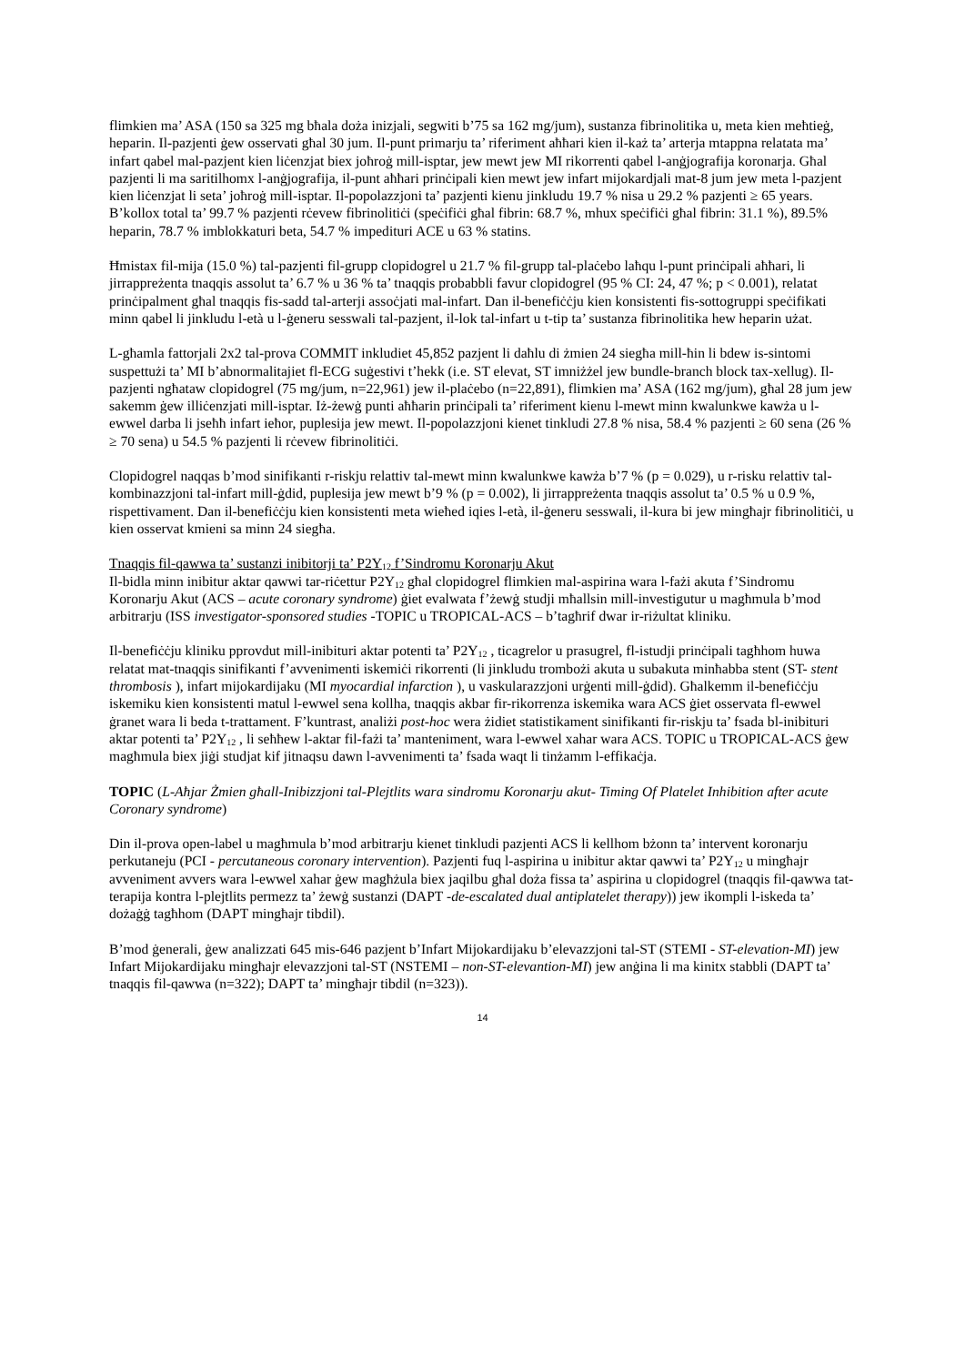flimkien ma’ ASA (150 sa 325 mg bħala doża inizjali, segwiti b’75 sa 162 mg/jum), sustanza fibrinolitika u, meta kien meħtieġ, heparin. Il-pazjenti ġew osservati għal 30 jum. Il-punt primarju ta’ riferiment aħħari kien il-każ ta’ arterja mtappna relatata ma’ infart qabel mal-pazjent kien liċenzjat biex joħroġ mill-isptar, jew mewt jew MI rikorrenti qabel l-anġjografija koronarja. Għal pazjenti li ma saritilhomx l-anġjografija, il-punt aħħari prinċipali kien mewt jew infart mijokardjali mat-8 jum jew meta l-pazjent kien liċenzjat li seta’ joħroġ mill-isptar. Il-popolazzjoni ta’ pazjenti kienu jinkludu 19.7 % nisa u 29.2 % pazjenti ≥ 65 years. B’kollox total ta’ 99.7 % pazjenti rċevew fibrinolitiċi (speċifiċi għal fibrin: 68.7 %, mhux speċifiċi għal fibrin: 31.1 %), 89.5% heparin, 78.7 % imblokkaturi beta, 54.7 % impedituri ACE u 63 % statins.
Ħmistax fil-mija (15.0 %) tal-pazjenti fil-grupp clopidogrel u 21.7 % fil-grupp tal-plaċebo laħqu l-punt prinċipali aħħari, li jirrappreżenta tnaqqis assolut ta’ 6.7 % u 36 % ta’ tnaqqis probabbli favur clopidogrel (95 % CI: 24, 47 %; p < 0.001), relatat prinċipalment għal tnaqqis fis-sadd tal-arterji assoċjati mal-infart. Dan il-benefiċċju kien konsistenti fis-sottogruppi speċifikati minn qabel li jinkludu l-età u l-ġeneru sesswali tal-pazjent, il-lok tal-infart u t-tip ta’ sustanza fibrinolitika hew heparin użat.
L-għamla fattorjali 2x2 tal-prova COMMIT inkludiet 45,852 pazjent li daħlu di żmien 24 siegħa mill-ħin li bdew is-sintomi suspettużi ta’ MI b’abnormalitajiet fl-ECG suġestivi t’hekk (i.e. ST elevat, ST imniżżel jew bundle-branch block tax-xellug). Il-pazjenti ngħataw clopidogrel (75 mg/jum, n=22,961) jew il-plaċebo (n=22,891), flimkien ma’ ASA (162 mg/jum), għal 28 jum jew sakemm ġew illiċenzjati mill-isptar. Iż-żewġ punti aħħarin prinċipali ta’ riferiment kienu l-mewt minn kwalunkwe kawża u l-ewwel darba li jseħħ infart ieħor, puplesija jew mewt. Il-popolazzjoni kienet tinkludi 27.8 % nisa, 58.4 % pazjenti ≥ 60 sena (26 % ≥ 70 sena) u 54.5 % pazjenti li rċevew fibrinolitiċi.
Clopidogrel naqqas b’mod sinifikanti r-riskju relattiv tal-mewt minn kwalunkwe kawża b’7 % (p = 0.029), u r-risku relattiv tal-kombinazzjoni tal-infart mill-ġdid, puplesija jew mewt b’9 % (p = 0.002), li jirrappreżenta tnaqqis assolut ta’ 0.5 % u 0.9 %, rispettivament. Dan il-benefiċċju kien konsistenti meta wieħed iqies l-età, il-ġeneru sesswali, il-kura bi jew mingħajr fibrinolitiċi, u kien osservat kmieni sa minn 24 siegħa.
Tnaqqis fil-qawwa ta’ sustanzi inibitorji ta’ P2Y<sub>12</sub> f’Sindromu Koronarju Akut
Il-bidla minn inibitur aktar qawwi tar-riċettur P2Y<sub>12</sub> għal clopidogrel flimkien mal-aspirina wara l-fażi akuta f’Sindromu Koronarju Akut (ACS – acute coronary syndrome) ġiet evalwata f’żewġ studji mħallsin mill-investigutur u magħmula b’mod arbitrarju (ISS investigator-sponsored studies -TOPIC u TROPICAL-ACS – b’tagħrif dwar ir-riżultat kliniku.
Il-benefiċċju kliniku pprovdut mill-inibituri aktar potenti ta’ P2Y<sub>12</sub> , ticagrelor u prasugrel, fl-istudji prinċipali tagħhom huwa relatat mat-tnaqqis sinifikanti f’avvenimenti iskemiċi rikorrenti (li jinkludu trombożi akuta u subakuta minħabba stent (ST- stent thrombosis ), infart mijokardijaku (MI myocardial infarction ), u vaskularazzjoni urġenti mill-ġdid). Għalkemm il-benefiċċju iskemiku kien konsistenti matul l-ewwel sena kollha, tnaqqis akbar fir-rikorrenza iskemika wara ACS ġiet osservata fl-ewwel ġranet wara li beda t-trattament. F’kuntrast, analiżi post-hoc wera żidiet statistikament sinifikanti fir-riskju ta’ fsada bl-inibituri aktar potenti ta’ P2Y<sub>12</sub> , li seħħew l-aktar fil-fażi ta’ manteniment, wara l-ewwel xahar wara ACS. TOPIC u TROPICAL-ACS ġew magħmula biex jiġi studjat kif jitnaqsu dawn l-avvenimenti ta’ fsada waqt li tinżamm l-effikaċja.
TOPIC (L-Aħjar Żmien għall-Inibizzjoni tal-Plejtlits wara sindromu Koronarju akut- Timing Of Platelet Inhibition after acute Coronary syndrome)
Din il-prova open-label u magħmula b’mod arbitrarju kienet tinkludi pazjenti ACS li kellhom bżonn ta’ intervent koronarju perkutaneju (PCI - percutaneous coronary intervention). Pazjenti fuq l-aspirina u inibitur aktar qawwi ta’ P2Y<sub>12</sub> u mingħajr avveniment avvers wara l-ewwel xahar ġew magħżula biex jaqilbu għal doża fissa ta’ aspirina u clopidogrel (tnaqqis fil-qawwa tat-terapija kontra l-plejtlits permezz ta’ żewġ sustanzi (DAPT -de-escalated dual antiplatelet therapy)) jew ikompli l-iskeda ta’ dożaġġ tagħhom (DAPT mingħajr tibdil).
B’mod ġenerali, ġew analizzati 645 mis-646 pazjent b’Infart Mijokardijaku b’elevazzjoni tal-ST (STEMI - ST-elevation-MI) jew Infart Mijokardijaku mingħajr elevazzjoni tal-ST (NSTEMI – non-ST-elevantion-MI) jew anġina li ma kinitx stabbli (DAPT ta’ tnaqqis fil-qawwa (n=322); DAPT ta’ mingħajr tibdil (n=323)).
14